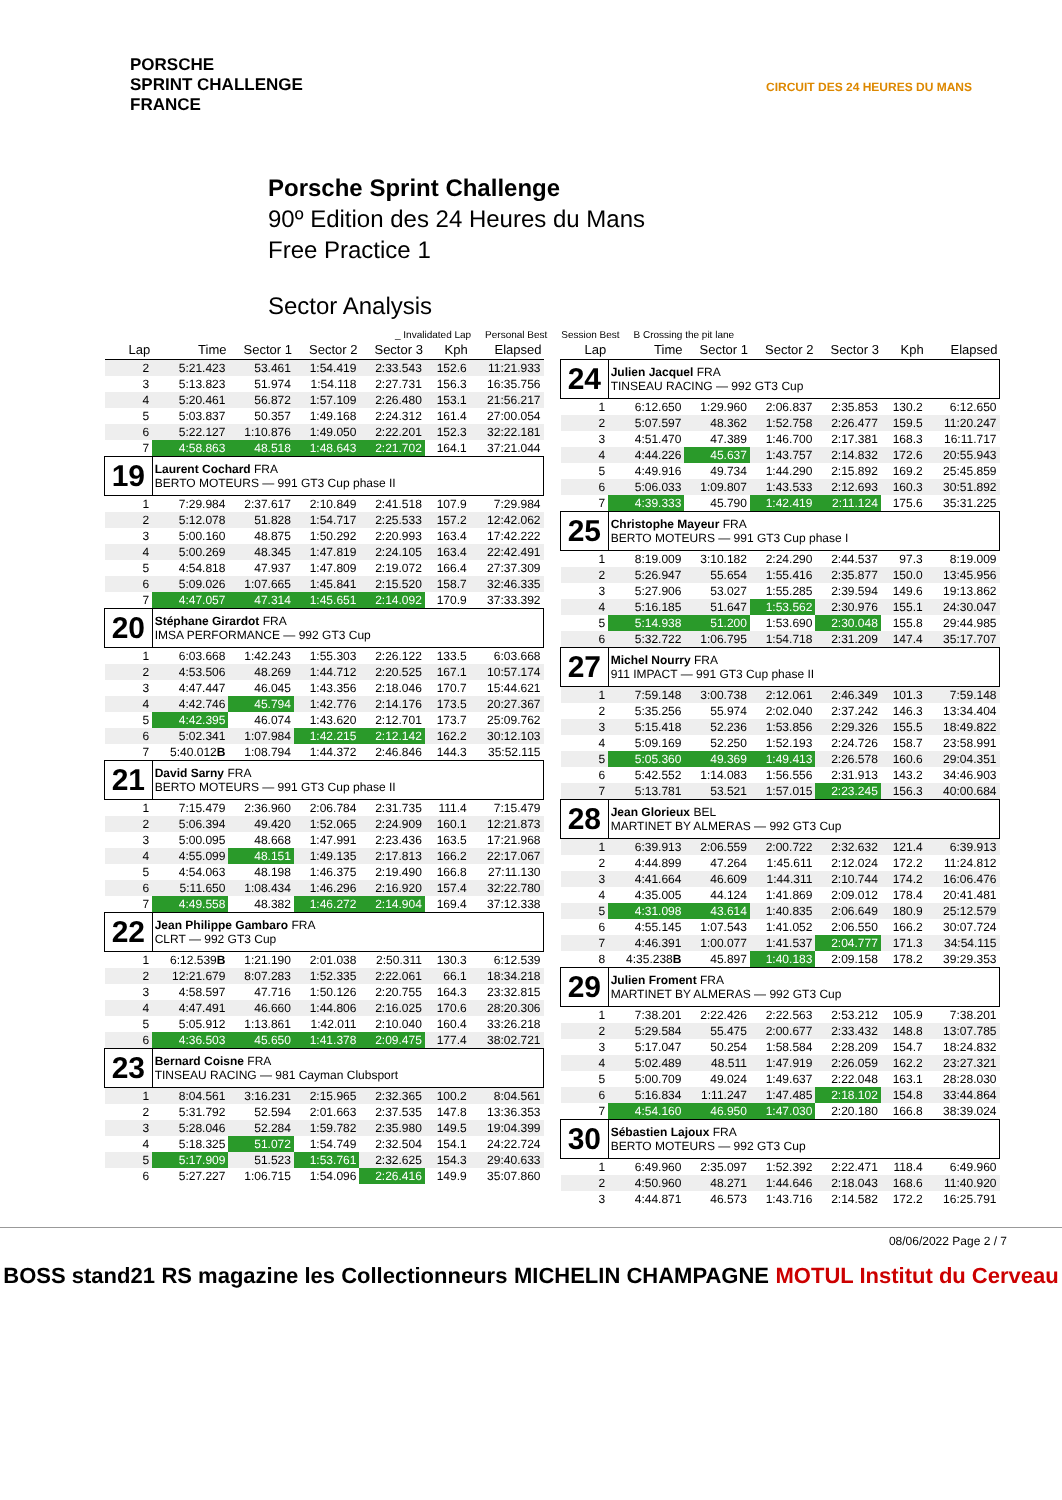PORSCHE
SPRINT CHALLENGE
FRANCE
CIRCUIT DES 24 HEURES DU MANS
Porsche Sprint Challenge
90º Edition des 24 Heures du Mans
Free Practice 1
Sector Analysis
_ Invalidated Lap Personal Best Session Best B Crossing the pit lane
| Lap | Time | Sector 1 | Sector 2 | Sector 3 | Kph | Elapsed |
| --- | --- | --- | --- | --- | --- | --- |
| 2 | 5:21.423 | 53.461 | 1:54.419 | 2:33.543 | 152.6 | 11:21.933 |
| 3 | 5:13.823 | 51.974 | 1:54.118 | 2:27.731 | 156.3 | 16:35.756 |
| 4 | 5:20.461 | 56.872 | 1:57.109 | 2:26.480 | 153.1 | 21:56.217 |
| 5 | 5:03.837 | 50.357 | 1:49.168 | 2:24.312 | 161.4 | 27:00.054 |
| 6 | 5:22.127 | 1:10.876 | 1:49.050 | 2:22.201 | 152.3 | 32:22.181 |
| 7 | 4:58.863 | 48.518 | 1:48.643 | 2:21.702 | 164.1 | 37:21.044 |
| 19 | Laurent Cochard FRA BERTO MOTEURS — 991 GT3 Cup phase II | | | | | |
| 1 | 7:29.984 | 2:37.617 | 2:10.849 | 2:41.518 | 107.9 | 7:29.984 |
| 2 | 5:12.078 | 51.828 | 1:54.717 | 2:25.533 | 157.2 | 12:42.062 |
| 3 | 5:00.160 | 48.875 | 1:50.292 | 2:20.993 | 163.4 | 17:42.222 |
| 4 | 5:00.269 | 48.345 | 1:47.819 | 2:24.105 | 163.4 | 22:42.491 |
| 5 | 4:54.818 | 47.937 | 1:47.809 | 2:19.072 | 166.4 | 27:37.309 |
| 6 | 5:09.026 | 1:07.665 | 1:45.841 | 2:15.520 | 158.7 | 32:46.335 |
| 7 | 4:47.057 | 47.314 | 1:45.651 | 2:14.092 | 170.9 | 37:33.392 |
| 20 | Stéphane Girardot FRA IMSA PERFORMANCE — 992 GT3 Cup | | | | | |
| 1 | 6:03.668 | 1:42.243 | 1:55.303 | 2:26.122 | 133.5 | 6:03.668 |
| 2 | 4:53.506 | 48.269 | 1:44.712 | 2:20.525 | 167.1 | 10:57.174 |
| 3 | 4:47.447 | 46.045 | 1:43.356 | 2:18.046 | 170.7 | 15:44.621 |
| 4 | 4:42.746 | 45.794 | 1:42.776 | 2:14.176 | 173.5 | 20:27.367 |
| 5 | 4:42.395 | 46.074 | 1:43.620 | 2:12.701 | 173.7 | 25:09.762 |
| 6 | 5:02.341 | 1:07.984 | 1:42.215 | 2:12.142 | 162.2 | 30:12.103 |
| 7 | 5:40.012 B | 1:08.794 | 1:44.372 | 2:46.846 | 144.3 | 35:52.115 |
| 21 | David Sarny FRA BERTO MOTEURS — 991 GT3 Cup phase II | | | | | |
| 1 | 7:15.479 | 2:36.960 | 2:06.784 | 2:31.735 | 111.4 | 7:15.479 |
| 2 | 5:06.394 | 49.420 | 1:52.065 | 2:24.909 | 160.1 | 12:21.873 |
| 3 | 5:00.095 | 48.668 | 1:47.991 | 2:23.436 | 163.5 | 17:21.968 |
| 4 | 4:55.099 | 48.151 | 1:49.135 | 2:17.813 | 166.2 | 22:17.067 |
| 5 | 4:54.063 | 48.198 | 1:46.375 | 2:19.490 | 166.8 | 27:11.130 |
| 6 | 5:11.650 | 1:08.434 | 1:46.296 | 2:16.920 | 157.4 | 32:22.780 |
| 7 | 4:49.558 | 48.382 | 1:46.272 | 2:14.904 | 169.4 | 37:12.338 |
| 22 | Jean Philippe Gambaro FRA CLRT — 992 GT3 Cup | | | | | |
| 1 | 6:12.539 B | 1:21.190 | 2:01.038 | 2:50.311 | 130.3 | 6:12.539 |
| 2 | 12:21.679 | 8:07.283 | 1:52.335 | 2:22.061 | 66.1 | 18:34.218 |
| 3 | 4:58.597 | 47.716 | 1:50.126 | 2:20.755 | 164.3 | 23:32.815 |
| 4 | 4:47.491 | 46.660 | 1:44.806 | 2:16.025 | 170.6 | 28:20.306 |
| 5 | 5:05.912 | 1:13.861 | 1:42.011 | 2:10.040 | 160.4 | 33:26.218 |
| 6 | 4:36.503 | 45.650 | 1:41.378 | 2:09.475 | 177.4 | 38:02.721 |
| 23 | Bernard Coisne FRA TINSEAU RACING — 981 Cayman Clubsport | | | | | |
| 1 | 8:04.561 | 3:16.231 | 2:15.965 | 2:32.365 | 100.2 | 8:04.561 |
| 2 | 5:31.792 | 52.594 | 2:01.663 | 2:37.535 | 147.8 | 13:36.353 |
| 3 | 5:28.046 | 52.284 | 1:59.782 | 2:35.980 | 149.5 | 19:04.399 |
| 4 | 5:18.325 | 51.072 | 1:54.749 | 2:32.504 | 154.1 | 24:22.724 |
| 5 | 5:17.909 | 51.523 | 1:53.761 | 2:32.625 | 154.3 | 29:40.633 |
| 6 | 5:27.227 | 1:06.715 | 1:54.096 | 2:26.416 | 149.9 | 35:07.860 |
| Lap | Time | Sector 1 | Sector 2 | Sector 3 | Kph | Elapsed |
| --- | --- | --- | --- | --- | --- | --- |
| 24 | Julien Jacquel FRA TINSEAU RACING — 992 GT3 Cup | | | | | |
| 1 | 6:12.650 | 1:29.960 | 2:06.837 | 2:35.853 | 130.2 | 6:12.650 |
| 2 | 5:07.597 | 48.362 | 1:52.758 | 2:26.477 | 159.5 | 11:20.247 |
| 3 | 4:51.470 | 47.389 | 1:46.700 | 2:17.381 | 168.3 | 16:11.717 |
| 4 | 4:44.226 | 45.637 | 1:43.757 | 2:14.832 | 172.6 | 20:55.943 |
| 5 | 4:49.916 | 49.734 | 1:44.290 | 2:15.892 | 169.2 | 25:45.859 |
| 6 | 5:06.033 | 1:09.807 | 1:43.533 | 2:12.693 | 160.3 | 30:51.892 |
| 7 | 4:39.333 | 45.790 | 1:42.419 | 2:11.124 | 175.6 | 35:31.225 |
| 25 | Christophe Mayeur FRA BERTO MOTEURS — 991 GT3 Cup phase I | | | | | |
| 1 | 8:19.009 | 3:10.182 | 2:24.290 | 2:44.537 | 97.3 | 8:19.009 |
| 2 | 5:26.947 | 55.654 | 1:55.416 | 2:35.877 | 150.0 | 13:45.956 |
| 3 | 5:27.906 | 53.027 | 1:55.285 | 2:39.594 | 149.6 | 19:13.862 |
| 4 | 5:16.185 | 51.647 | 1:53.562 | 2:30.976 | 155.1 | 24:30.047 |
| 5 | 5:14.938 | 51.200 | 1:53.690 | 2:30.048 | 155.8 | 29:44.985 |
| 6 | 5:32.722 | 1:06.795 | 1:54.718 | 2:31.209 | 147.4 | 35:17.707 |
| 27 | Michel Nourry FRA 911 IMPACT — 991 GT3 Cup phase II | | | | | |
| 1 | 7:59.148 | 3:00.738 | 2:12.061 | 2:46.349 | 101.3 | 7:59.148 |
| 2 | 5:35.256 | 55.974 | 2:02.040 | 2:37.242 | 146.3 | 13:34.404 |
| 3 | 5:15.418 | 52.236 | 1:53.856 | 2:29.326 | 155.5 | 18:49.822 |
| 4 | 5:09.169 | 52.250 | 1:52.193 | 2:24.726 | 158.7 | 23:58.991 |
| 5 | 5:05.360 | 49.369 | 1:49.413 | 2:26.578 | 160.6 | 29:04.351 |
| 6 | 5:42.552 | 1:14.083 | 1:56.556 | 2:31.913 | 143.2 | 34:46.903 |
| 7 | 5:13.781 | 53.521 | 1:57.015 | 2:23.245 | 156.3 | 40:00.684 |
| 28 | Jean Glorieux BEL MARTINET BY ALMERAS — 992 GT3 Cup | | | | | |
| 1 | 6:39.913 | 2:06.559 | 2:00.722 | 2:32.632 | 121.4 | 6:39.913 |
| 2 | 4:44.899 | 47.264 | 1:45.611 | 2:12.024 | 172.2 | 11:24.812 |
| 3 | 4:41.664 | 46.609 | 1:44.311 | 2:10.744 | 174.2 | 16:06.476 |
| 4 | 4:35.005 | 44.124 | 1:41.869 | 2:09.012 | 178.4 | 20:41.481 |
| 5 | 4:31.098 | 43.614 | 1:40.835 | 2:06.649 | 180.9 | 25:12.579 |
| 6 | 4:55.145 | 1:07.543 | 1:41.052 | 2:06.550 | 166.2 | 30:07.724 |
| 7 | 4:46.391 | 1:00.077 | 1:41.537 | 2:04.777 | 171.3 | 34:54.115 |
| 8 | 4:35.238 B | 45.897 | 1:40.183 | 2:09.158 | 178.2 | 39:29.353 |
| 29 | Julien Froment FRA MARTINET BY ALMERAS — 992 GT3 Cup | | | | | |
| 1 | 7:38.201 | 2:22.426 | 2:22.563 | 2:53.212 | 105.9 | 7:38.201 |
| 2 | 5:29.584 | 55.475 | 2:00.677 | 2:33.432 | 148.8 | 13:07.785 |
| 3 | 5:17.047 | 50.254 | 1:58.584 | 2:28.209 | 154.7 | 18:24.832 |
| 4 | 5:02.489 | 48.511 | 1:47.919 | 2:26.059 | 162.2 | 23:27.321 |
| 5 | 5:00.709 | 49.024 | 1:49.637 | 2:22.048 | 163.1 | 28:28.030 |
| 6 | 5:16.834 | 1:11.247 | 1:47.485 | 2:18.102 | 154.8 | 33:44.864 |
| 7 | 4:54.160 | 46.950 | 1:47.030 | 2:20.180 | 166.8 | 38:39.024 |
| 30 | Sébastien Lajoux FRA BERTO MOTEURS — 992 GT3 Cup | | | | | |
| 1 | 6:49.960 | 2:35.097 | 1:52.392 | 2:22.471 | 118.4 | 6:49.960 |
| 2 | 4:50.960 | 48.271 | 1:44.646 | 2:18.043 | 168.6 | 11:40.920 |
| 3 | 4:44.871 | 46.573 | 1:43.716 | 2:14.582 | 172.2 | 16:25.791 |
08/06/2022 Page 2 / 7
BOSS stand21 RS magazine les Collectionneurs MICHELIN CHAMPAGNE MOTUL Institut du Cerveau